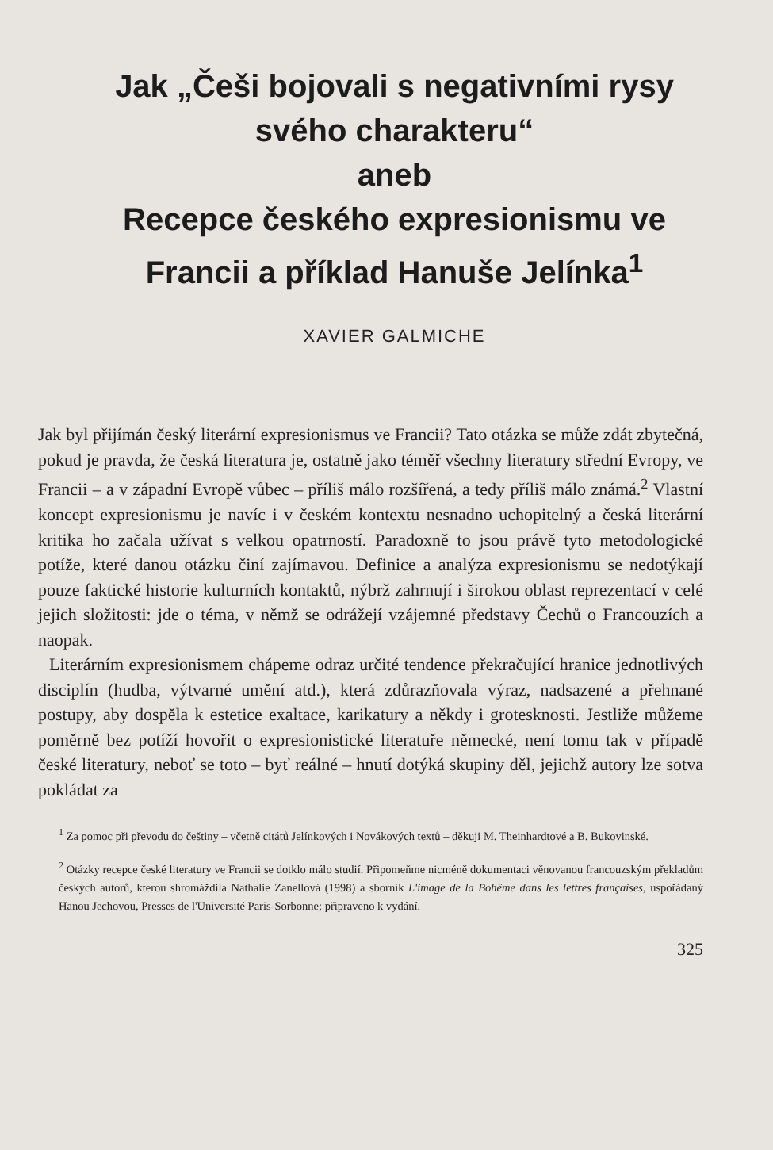Jak „Češi bojovali s negativními rysy svého charakteru“
aneb
Recepce českého expresionismu ve Francii a příklad Hanuše Jelínka<sup>1</sup>
XAVIER GALMICHE
Jak byl přijímán český literární expresionismus ve Francii? Tato otázka se může zdát zbytečná, pokud je pravda, že česká literatura je, ostatně jako téměř všechny literatury střední Evropy, ve Francii – a v západní Evropě vůbec – příliš málo rozšířená, a tedy příliš málo známá.<sup>2</sup> Vlastní koncept expresionismu je navíc i v českém kontextu nesnadno uchopitelný a česká literární kritika ho začala užívat s velkou opatrností. Paradoxně to jsou právě tyto metodologické potíže, které danou otázku činí zajímavou. Definice a analýza expresionismu se nedotýkají pouze faktické historie kulturních kontaktů, nýbrž zahrnují i širokou oblast reprezentací v celé jejich složitosti: jde o téma, v němž se odrážejí vzájemné představy Čechů o Francouzích a naopak.
Literárním expresionismem chápeme odraz určité tendence překračující hranice jednotlivých disciplín (hudba, výtvarné umění atd.), která zdůrazňovala výraz, nadsazené a přehnané postupy, aby dospěla k estetice exaltace, karikatury a někdy i grotesknosti. Jestliže můžeme poměrně bez potíží hovořit o expresionistické literatuře německé, není tomu tak v případě české literatury, neboť se toto – byť reálné – hnutí dotýká skupiny děl, jejichž autory lze sotva pokládat za
<sup>1</sup> Za pomoc při převodu do češtiny – včetně citátů Jelínkových i Novákových textů – děkuji M. Theinhardtové a B. Bukovinské.
<sup>2</sup> Otázky recepce české literatury ve Francii se dotklo málo studií. Připomeňme nicméně dokumentaci věnovanou francouzským překladům českých autorů, kterou shromáždila Nathalie Zanellová (1998) a sborník L'image de la Bohême dans les lettres françaises, uspořádaný Hanou Jechovou, Presses de l'Université Paris-Sorbonne; připraveno k vydání.
325